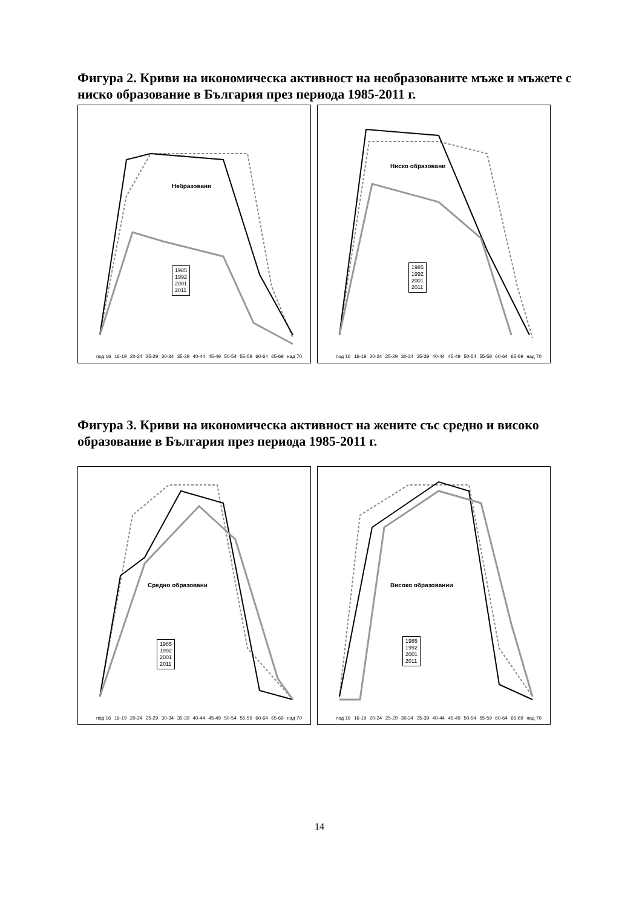Фигура 2. Криви на икономическа активност на необразованите мъже и мъжете с ниско образование в България през периода 1985-2011 г.
Небразовани
1985
1992
2001
2011
под 16 16-19 20-24 25-29 30-34 35-39 40-44 45-49 50-54 55-59 60-64 65-69 над 70
Ниско образовани
1985
1992
2001
2011
под 16 16-19 20-24 25-29 30-34 35-39 40-44 45-49 50-54 55-59 60-64 65-69 над 70
Фигура 3. Криви на икономическа активност на жените със средно и високо образование в България през периода 1985-2011 г.
Средно образовани
1985
1992
2001
2011
под 16 16-19 20-24 25-29 30-34 35-39 40-44 45-49 50-54 55-59 60-64 65-69 над 70
Високо образовании
1985
1992
2001
2011
под 16 16-19 20-24 25-29 30-34 35-39 40-44 45-49 50-54 55-59 60-64 65-69 над 70
14